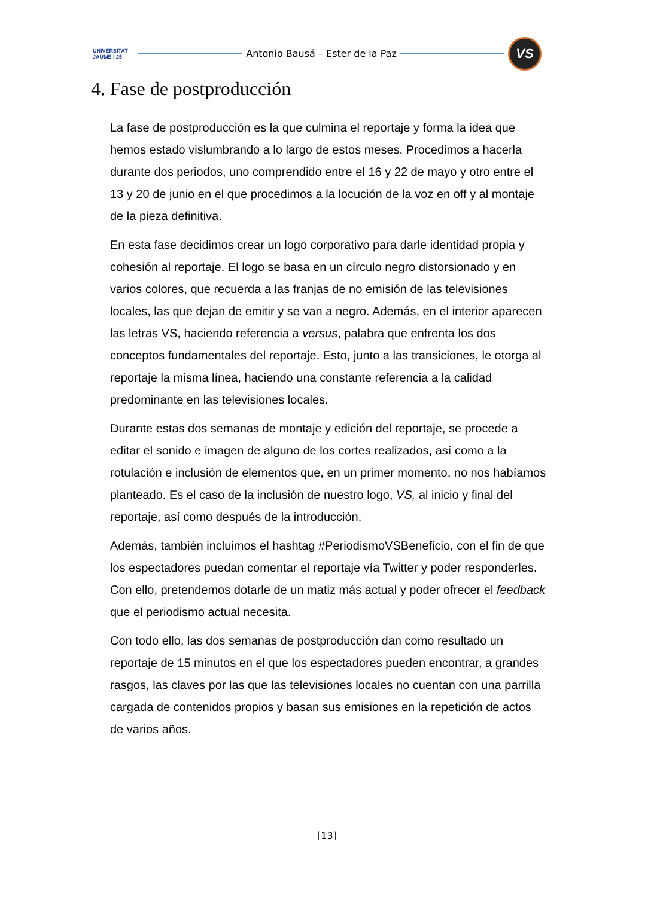UNIVERSITAT
JAUME I 25
Antonio Bausá – Ester de la Paz
VS
4. Fase de postproducción
La fase de postproducción es la que culmina el reportaje y forma la idea que hemos estado vislumbrando a lo largo de estos meses. Procedimos a hacerla durante dos periodos, uno comprendido entre el 16 y 22 de mayo y otro entre el 13 y 20 de junio en el que procedimos a la locución de la voz en off y al montaje de la pieza definitiva.
En esta fase decidimos crear un logo corporativo para darle identidad propia y cohesión al reportaje. El logo se basa en un círculo negro distorsionado y en varios colores, que recuerda a las franjas de no emisión de las televisiones locales, las que dejan de emitir y se van a negro. Además, en el interior aparecen las letras VS, haciendo referencia a versus, palabra que enfrenta los dos conceptos fundamentales del reportaje. Esto, junto a las transiciones, le otorga al reportaje la misma línea, haciendo una constante referencia a la calidad predominante en las televisiones locales.
Durante estas dos semanas de montaje y edición del reportaje, se procede a editar el sonido e imagen de alguno de los cortes realizados, así como a la rotulación e inclusión de elementos que, en un primer momento, no nos habíamos planteado. Es el caso de la inclusión de nuestro logo, VS, al inicio y final del reportaje, así como después de la introducción.
Además, también incluimos el hashtag #PeriodismoVSBeneficio, con el fin de que los espectadores puedan comentar el reportaje vía Twitter y poder responderles. Con ello, pretendemos dotarle de un matiz más actual y poder ofrecer el feedback que el periodismo actual necesita.
Con todo ello, las dos semanas de postproducción dan como resultado un reportaje de 15 minutos en el que los espectadores pueden encontrar, a grandes rasgos, las claves por las que las televisiones locales no cuentan con una parrilla cargada de contenidos propios y basan sus emisiones en la repetición de actos de varios años.
[13]